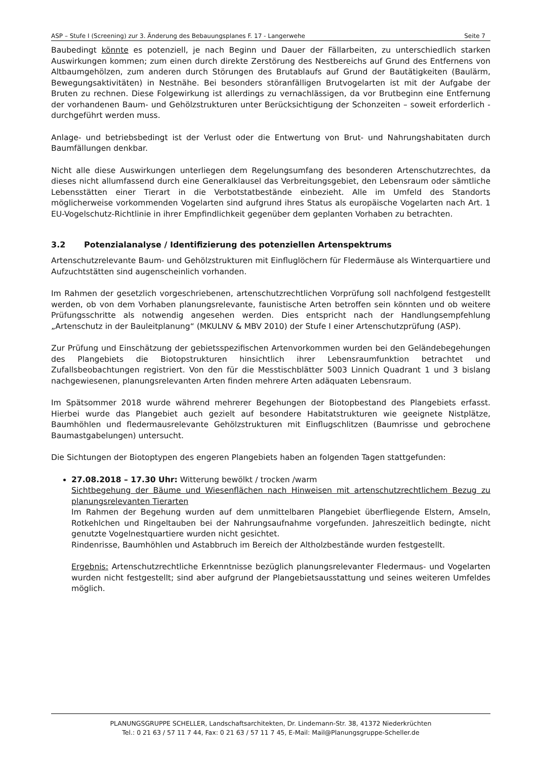ASP – Stufe I (Screening) zur 3. Änderung des Bebauungsplanes F. 17 - Langerwehe Seite 7
Baubedingt könnte es potenziell, je nach Beginn und Dauer der Fällarbeiten, zu unterschiedlich starken Auswirkungen kommen; zum einen durch direkte Zerstörung des Nestbereichs auf Grund des Entfernens von Altbaumgehölzen, zum anderen durch Störungen des Brutablaufs auf Grund der Bautätigkeiten (Baulärm, Bewegungsaktivitäten) in Nestnähe. Bei besonders störanfälligen Brutvogelarten ist mit der Aufgabe der Bruten zu rechnen. Diese Folgewirkung ist allerdings zu vernachlässigen, da vor Brutbeginn eine Entfernung der vorhandenen Baum- und Gehölzstrukturen unter Berücksichtigung der Schonzeiten – soweit erforderlich - durchgeführt werden muss.
Anlage- und betriebsbedingt ist der Verlust oder die Entwertung von Brut- und Nahrungshabitaten durch Baumfällungen denkbar.
Nicht alle diese Auswirkungen unterliegen dem Regelungsumfang des besonderen Artenschutzrechtes, da dieses nicht allumfassend durch eine Generalklausel das Verbreitungsgebiet, den Lebensraum oder sämtliche Lebensstätten einer Tierart in die Verbotstatbestände einbezieht. Alle im Umfeld des Standorts möglicherweise vorkommenden Vogelarten sind aufgrund ihres Status als europäische Vogelarten nach Art. 1 EU-Vogelschutz-Richtlinie in ihrer Empfindlichkeit gegenüber dem geplanten Vorhaben zu betrachten.
3.2 Potenzialanalyse / Identifizierung des potenziellen Artenspektrums
Artenschutzrelevante Baum- und Gehölzstrukturen mit Einfluglöchern für Fledermäuse als Winterquartiere und Aufzuchtstätten sind augenscheinlich vorhanden.
Im Rahmen der gesetzlich vorgeschriebenen, artenschutzrechtlichen Vorprüfung soll nachfolgend festgestellt werden, ob von dem Vorhaben planungsrelevante, faunistische Arten betroffen sein könnten und ob weitere Prüfungsschritte als notwendig angesehen werden. Dies entspricht nach der Handlungsempfehlung „Artenschutz in der Bauleitplanung“ (MKULNV & MBV 2010) der Stufe I einer Artenschutzprüfung (ASP).
Zur Prüfung und Einschätzung der gebietsspezifischen Artenvorkommen wurden bei den Geländebegehungen des Plangebiets die Biotopstrukturen hinsichtlich ihrer Lebensraumfunktion betrachtet und Zufallsbeobachtungen registriert. Von den für die Messtischblätter 5003 Linnich Quadrant 1 und 3 bislang nachgewiesenen, planungsrelevanten Arten finden mehrere Arten adäquaten Lebensraum.
Im Spätsommer 2018 wurde während mehrerer Begehungen der Biotopbestand des Plangebiets erfasst. Hierbei wurde das Plangebiet auch gezielt auf besondere Habitatstrukturen wie geeignete Nistplätze, Baumhöhlen und fledermausrelevante Gehölzstrukturen mit Einflugschlitzen (Baumrisse und gebrochene Baumastgabelungen) untersucht.
Die Sichtungen der Biotoptypen des engeren Plangebiets haben an folgenden Tagen stattgefunden:
27.08.2018 – 17.30 Uhr: Witterung bewölkt / trocken /warm
Sichtbegehung der Bäume und Wiesenflächen nach Hinweisen mit artenschutzrechtlichem Bezug zu planungsrelevanten Tierarten
Im Rahmen der Begehung wurden auf dem unmittelbaren Plangebiet überfliegende Elstern, Amseln, Rotkehlchen und Ringeltauben bei der Nahrungsaufnahme vorgefunden. Jahreszeitlich bedingte, nicht genutzte Vogelnestquartiere wurden nicht gesichtet.
Rindenrisse, Baumhöhlen und Astabbruch im Bereich der Altholzbestände wurden festgestellt.
Ergebnis: Artenschutzrechtliche Erkenntnisse bezüglich planungsrelevanter Fledermaus- und Vogelarten wurden nicht festgestellt; sind aber aufgrund der Plangebietsausstattung und seines weiteren Umfeldes möglich.
PLANUNGSGRUPPE SCHELLER, Landschaftsarchitekten, Dr. Lindemann-Str. 38, 41372 Niederkrüchten
Tel.: 0 21 63 / 57 11 7 44, Fax: 0 21 63 / 57 11 7 45, E-Mail: Mail@Planungsgruppe-Scheller.de